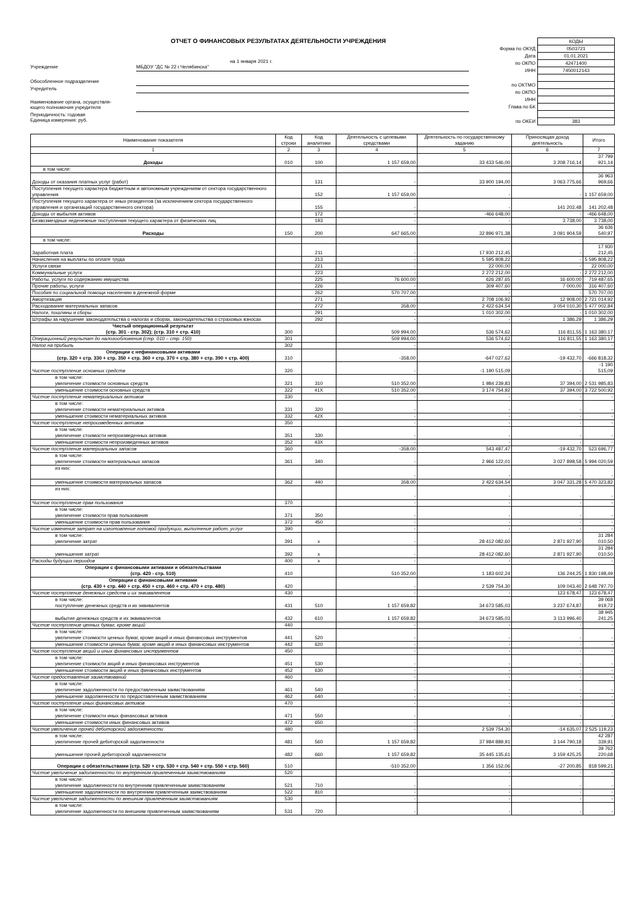ОТЧЕТ О ФИНАНСОВЫХ РЕЗУЛЬТАТАХ ДЕЯТЕЛЬНОСТИ УЧРЕЖДЕНИЯ
на 1 января 2021 г.
Учреждение МБДОУ "ДС № 22 г.Челябинска"
Обособленное подразделение
Учредитель
Наименование органа, осуществля-
ющего полномочия учредителя
Периодичность: годовая
Единица измерения: руб.
| | КОДЫ |
| Форма по ОКУД | 0503721 |
| Дата | 01.01.2021 |
| по ОКПО | 42471400 |
| ИНН | 7450012143 |
| по ОКТМО | |
| по ОКПО | |
| ИНН | |
| Глава по БК | |
| по ОКЕИ | 383 |
| Наименование показателя | Код строки | Код аналитики | Деятельность с целевыми средствами | Деятельность по государственному заданию | Приносящая доход деятельность | Итого |
| --- | --- | --- | --- | --- | --- | --- |
| 1 | 2 | 3 | 4 | 5 | 6 | 7 |
| Доходы | 010 | 100 | 1 157 659,00 | 33 433 546,00 | 3 208 716,14 | 37 799 921,14 |
| в том числе: | | | | | | |
| Доходы от оказания платных услуг (работ) | | 131 | - | 33 900 194,00 | 3 063 775,66 | 36 963 969,66 |
| Поступления текущего характера бюджетным и автономным учреждениям от сектора государственного управления | | 152 | 1 157 659,00 | - | - | 1 157 659,00 |
| Поступления текущего характера от иных резидентов (за исключением сектора государственного управления и организаций государственного сектора) | | 155 | - | - | 141 202,48 | 141 202,48 |
| Доходы от выбытия активов | | 172 | - | -466 648,00 | - | -466 648,00 |
| Безвозмездные неденежные поступления текущего характера от физических лиц | | 193 | - | - | 3 738,00 | 3 738,00 |
| Расходы | 150 | 200 | 647 665,00 | 32 896 971,38 | 3 091 904,59 | 36 636 540,97 |
| в том числе: | | | | | | |
| Заработная плата | | 211 | - | 17 930 212,45 | - | 17 930 212,45 |
| Начисления на выплаты по оплате труда | | 213 | - | 5 595 808,22 | - | 5 595 808,22 |
| Услуги связи | | 221 | - | 22 000,00 | - | 22 000,00 |
| Коммунальные услуги | | 223 | - | 2 272 212,00 | - | 2 272 212,00 |
| Работы, услуги по содержанию имущества | | 225 | 76 600,00 | 626 287,65 | 16 600,00 | 719 487,65 |
| Прочие работы, услуги | | 226 | - | 309 407,60 | 7 000,00 | 316 407,60 |
| Пособия по социальной помощи населению в денежной форме | | 262 | 570 707,00 | - | - | 570 707,00 |
| Амортизация | | 271 | - | 2 708 106,92 | 12 908,00 | 2 721 014,92 |
| Расходование материальных запасов | | 272 | 358,00 | 2 422 634,54 | 3 054 010,30 | 5 477 002,84 |
| Налоги, пошлины и сборы | | 291 | - | 1 010 302,00 | - | 1 010 302,00 |
| Штрафы за нарушение законодательства о налогах и сборах, законодательства о страховых взносах | | 292 | - | - | 1 386,29 | 1 386,29 |
| Чистый операционный результат (стр. 301 - стр. 302); (стр. 310 + стр. 410) | 300 | | 509 994,00 | 536 574,62 | 116 811,55 | 1 163 380,17 |
| Операционный результат до налогообложения (стр. 010 – стр. 150) | 301 | | 509 994,00 | 536 574,62 | 116 811,55 | 1 163 380,17 |
| Налог на прибыль | 302 | | - | - | - | - |
| Операции с нефинансовыми активами (стр. 320 + стр. 330 + стр. 350 + стр. 360 + стр. 370 + стр. 380 + стр. 390 + стр. 400) | 310 | | -358,00 | -647 027,62 | -19 432,70 | -666 818,32 |
| Чистое поступление основных средств | 320 | | - | -1 190 515,09 | - | -1 190 515,09 |
| в том числе: увеличение стоимости основных средств | 321 | 310 | 510 352,00 | 1 984 239,83 | 37 394,00 | 2 531 985,83 |
| уменьшение стоимости основных средств | 322 | 41X | 510 352,00 | 3 174 754,92 | 37 394,00 | 3 722 500,92 |
| Чистое поступление нематериальных активов | 330 | | - | - | - | - |
| в том числе: увеличение стоимости нематериальных активов | 331 | 320 | - | - | - | - |
| уменьшение стоимости нематериальных активов | 332 | 42X | - | - | - | - |
| Чистое поступление непроизведенных активов | 350 | | - | - | - | - |
| в том числе: увеличение стоимости непроизведенных активов | 351 | 330 | - | - | - | - |
| уменьшение стоимости непроизведенных активов | 352 | 43X | - | - | - | - |
| Чистое поступление материальных запасов | 360 | | -358,00 | 543 487,47 | -19 432,70 | 523 696,77 |
| в том числе: увеличение стоимости материальных запасов | 361 | 340 | - | 2 966 122,01 | 3 027 898,58 | 5 994 020,59 |
| из них: | | | - | - | - | - |
| уменьшение стоимости материальных запасов | 362 | 440 | 358,00 | 2 422 634,54 | 3 047 331,28 | 5 470 323,82 |
| из них: | | | - | - | - | - |
| Чистое поступление прав пользования | 370 | | - | - | - | - |
| в том числе: увеличение стоимости прав пользования | 371 | 350 | - | - | - | - |
| уменьшение стоимости прав пользования | 372 | 450 | - | - | - | - |
| Чистое изменение затрат на изготовление готовой продукции, выполнение работ, услуг | 390 | | - | - | - | - |
| в том числе: увеличение затрат | 391 | x | - | 28 412 082,60 | 2 871 927,90 | 31 284 010,50 |
| уменьшение затрат | 392 | x | - | 28 412 082,60 | 2 871 927,90 | 31 284 010,50 |
| Расходы будущих периодов | 400 | x | - | - | - | - |
| Операции с финансовыми активами и обязательствами (стр. 420 - стр. 510) | 410 | | 510 352,00 | 1 183 602,24 | 136 244,25 | 1 830 198,49 |
| Операции с финансовыми активами (стр. 430 + стр. 440 + стр. 450 + стр. 460 + стр. 470 + стр. 480) | 420 | | - | 2 539 754,30 | 109 043,40 | 2 648 797,70 |
| Чистое поступление денежных средств и их эквивалентов | 430 | | - | - | 123 678,47 | 123 678,47 |
| в том числе: поступление денежных средств и их эквивалентов | 431 | 510 | 1 157 659,82 | 34 673 585,03 | 3 237 674,87 | 39 068 919,72 |
| выбытие денежных средств и их эквивалентов | 432 | 610 | 1 157 659,82 | 34 673 585,03 | 3 113 996,40 | 38 945 241,25 |
| Чистое поступление ценных бумаг, кроме акций | 440 | | - | - | - | - |
| в том числе: увеличение стоимости ценных бумаг, кроме акций и иных финансовых инструментов | 441 | 520 | - | - | - | - |
| уменьшение стоимости ценных бумаг, кроме акций и иных финансовых инструментов | 442 | 620 | - | - | - | - |
| Чистое поступление акций и иных финансовых инструментов | 450 | | - | - | - | - |
| в том числе: увеличение стоимости акций и иных финансовых инструментов | 451 | 530 | - | - | - | - |
| уменьшение стоимости акций и иных финансовых инструментов | 452 | 630 | - | - | - | - |
| Чистое предоставление заимствований | 460 | | - | - | - | - |
| в том числе: увеличение задолженности по предоставленным заимствованиям | 461 | 540 | - | - | - | - |
| уменьшение задолженности по предоставленным заимствованиям | 462 | 640 | - | - | - | - |
| Чистое поступление иных финансовых активов | 470 | | - | - | - | - |
| в том числе: увеличение стоимости иных финансовых активов | 471 | 550 | - | - | - | - |
| уменьшение стоимости иных финансовых активов | 472 | 650 | - | - | - | - |
| Чистое увеличение прочей дебиторской задолженности | 480 | | - | 2 539 754,30 | -14 635,07 | 2 525 119,23 |
| в том числе: увеличение прочей дебиторской задолженности | 481 | 560 | 1 157 659,82 | 37 984 889,91 | 3 144 790,18 | 42 287 339,91 |
| уменьшение прочей дебиторской задолженности | 482 | 660 | 1 157 659,82 | 35 445 135,61 | 3 159 425,25 | 39 762 220,68 |
| Операции с обязательствами (стр. 520 + стр. 530 + стр. 540 + стр. 550 + стр. 560) | 510 | | -510 352,00 | 1 356 152,06 | -27 200,85 | 818 599,21 |
| Чистое увеличение задолженности по внутренним привлеченным заимствованиям | 520 | | - | - | - | - |
| в том числе: увеличение задолженности по внутренним привлеченным заимствованиям | 521 | 710 | - | - | - | - |
| уменьшение задолженности по внутренним привлеченным заимствованиям | 522 | 810 | - | - | - | - |
| Чистое увеличение задолженности по внешним привлеченным заимствованиям | 530 | | - | - | - | - |
| в том числе: увеличение задолженности по внешним привлеченным заимствованиям | 531 | 720 | - | - | - | - |